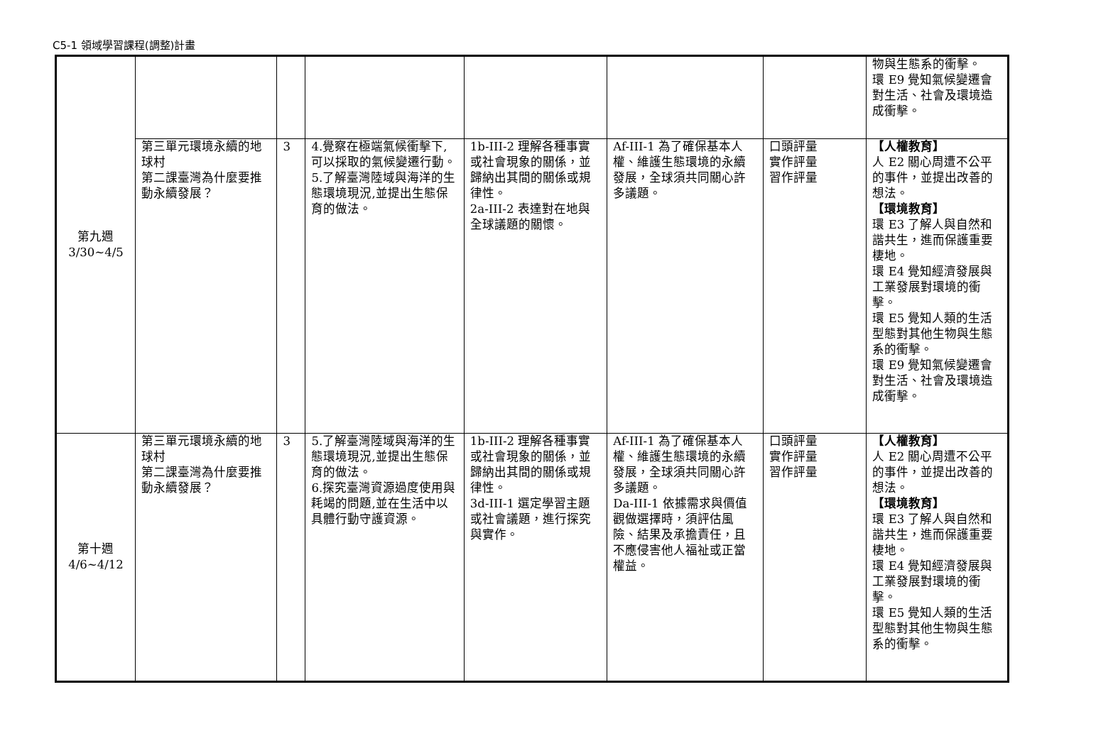C5-1 領域學習課程(調整)計畫
| 第九週 3/30~4/5 | | | | | | | 物與生態系的衝擊。 環 E9 覺知氣候變遷會對生活、社會及環境造成衝擊。 |
| | 第三單元環境永續的地球村 第二課臺灣為什麼要推動永續發展？ | 3 | 4.覺察在極端氣候衝擊下,可以採取的氣候變遷行動。 5.了解臺灣陸域與海洋的生態環境現況,並提出生態保育的做法。 | 1b-III-2 理解各種事實或社會現象的關係，並歸納出其間的關係或規律性。 2a-III-2 表達對在地與全球議題的關懷。 | Af-III-1 為了確保基本人權、維護生態環境的永續發展，全球須共同關心許多議題。 | 口頭評量 實作評量 習作評量 | 【人權教育】 人 E2 關心周遭不公平的事件，並提出改善的想法。 【環境教育】 環 E3 了解人與自然和諧共生，進而保護重要棲地。 環 E4 覺知經濟發展與工業發展對環境的衝擊。 環 E5 覺知人類的生活型態對其他生物與生態系的衝擊。 環 E9 覺知氣候變遷會對生活、社會及環境造成衝擊。 |
| 第十週 4/6~4/12 | 第三單元環境永續的地球村 第二課臺灣為什麼要推動永續發展？ | 3 | 5.了解臺灣陸域與海洋的生態環境現況,並提出生態保育的做法。 6.探究臺灣資源過度使用與耗竭的問題,並在生活中以具體行動守護資源。 | 1b-III-2 理解各種事實或社會現象的關係，並歸納出其間的關係或規律性。 3d-III-1 選定學習主題或社會議題，進行探究與實作。 | Af-III-1 為了確保基本人權、維護生態環境的永續發展，全球須共同關心許多議題。 Da-III-1 依據需求與價值觀做選擇時，須評估風險、結果及承擔責任，且不應侵害他人福祉或正當權益。 | 口頭評量 實作評量 習作評量 | 【人權教育】 人 E2 關心周遭不公平的事件，並提出改善的想法。 【環境教育】 環 E3 了解人與自然和諧共生，進而保護重要棲地。 環 E4 覺知經濟發展與工業發展對環境的衝擊。 環 E5 覺知人類的生活型態對其他生物與生態系的衝擊。 |